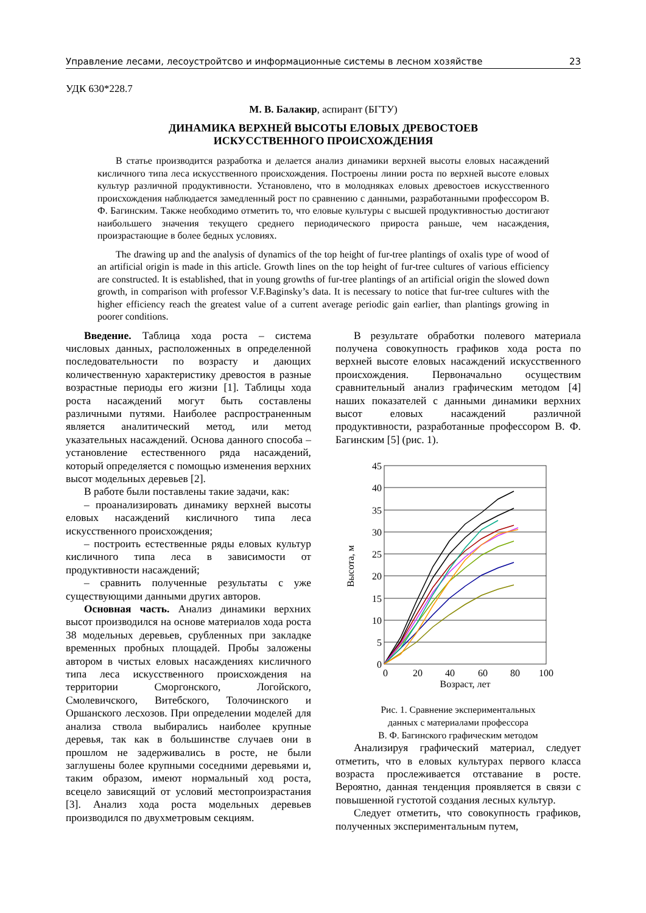Управление лесами, лесоустройтсво и информационные системы в лесном хозяйстве 23
УДК 630*228.7
М. В. Балакир, аспирант (БГТУ)
ДИНАМИКА ВЕРХНЕЙ ВЫСОТЫ ЕЛОВЫХ ДРЕВОСТОЕВ
ИСКУССТВЕННОГО ПРОИСХОЖДЕНИЯ
В статье производится разработка и делается анализ динамики верхней высоты еловых насаждений кисличного типа леса искусственного происхождения. Построены линии роста по верхней высоте еловых культур различной продуктивности. Установлено, что в молодняках еловых древостоев искусственного происхождения наблюдается замедленный рост по сравнению с данными, разработанными профессором В. Ф. Багинским. Также необходимо отметить то, что еловые культуры с высшей продуктивностью достигают наибольшего значения текущего среднего периодического прироста раньше, чем насаждения, произрастающие в более бедных условиях.
The drawing up and the analysis of dynamics of the top height of fur-tree plantings of oxalis type of wood of an artificial origin is made in this article. Growth lines on the top height of fur-tree cultures of various efficiency are constructed. It is established, that in young growths of fur-tree plantings of an artificial origin the slowed down growth, in comparison with professor V.F.Baginsky’s data. It is necessary to notice that fur-tree cultures with the higher efficiency reach the greatest value of a current average periodic gain earlier, than plantings growing in poorer conditions.
Введение. Таблица хода роста – система числовых данных, расположенных в определенной последовательности по возрасту и дающих количественную характеристику древостоя в разные возрастные периоды его жизни [1]. Таблицы хода роста насаждений могут быть составлены различными путями. Наиболее распространенным является аналитический метод, или метод указательных насаждений. Основа данного способа – установление естественного ряда насаждений, который определяется с помощью изменения верхних высот модельных деревьев [2].
В работе были поставлены такие задачи, как:
– проанализировать динамику верхней высоты еловых насаждений кисличного типа леса искусственного происхождения;
– построить естественные ряды еловых культур кисличного типа леса в зависимости от продуктивности насаждений;
– сравнить полученные результаты с уже существующими данными других авторов.
Основная часть. Анализ динамики верхних высот производился на основе материалов хода роста 38 модельных деревьев, срубленных при закладке временных пробных площадей. Пробы заложены автором в чистых еловых насаждениях кисличного типа леса искусственного происхождения на территории Сморгонского, Логойского, Смолевичского, Витебского, Толочинского и Оршанского лесхозов. При определении моделей для анализа ствола выбирались наиболее крупные деревья, так как в большинстве случаев они в прошлом не задерживались в росте, не были заглушены более крупными соседними деревьями и, таким образом, имеют нормальный ход роста, всецело зависящий от условий местопроизрастания [3]. Анализ хода роста модельных деревьев производился по двухметровым секциям.
В результате обработки полевого материала получена совокупность графиков хода роста по верхней высоте еловых насаждений искусственного происхождения. Первоначально осуществим сравнительный анализ графическим методом [4] наших показателей с данными динамики верхних высот еловых насаждений различной продуктивности, разработанные профессором В. Ф. Багинским [5] (рис. 1).
45
40
35
30
25
20
15
10
5
0
0
20
40
60
80
100
Возраст, лет
Высота, м
Рис. 1. Сравнение экспериментальных
данных с материалами профессора
В. Ф. Багинского графическим методом
Анализируя графический материал, следует отметить, что в еловых культурах первого класса возраста прослеживается отставание в росте. Вероятно, данная тенденция проявляется в связи с повышенной густотой создания лесных культур.
Следует отметить, что совокупность графиков, полученных экспериментальным путем,